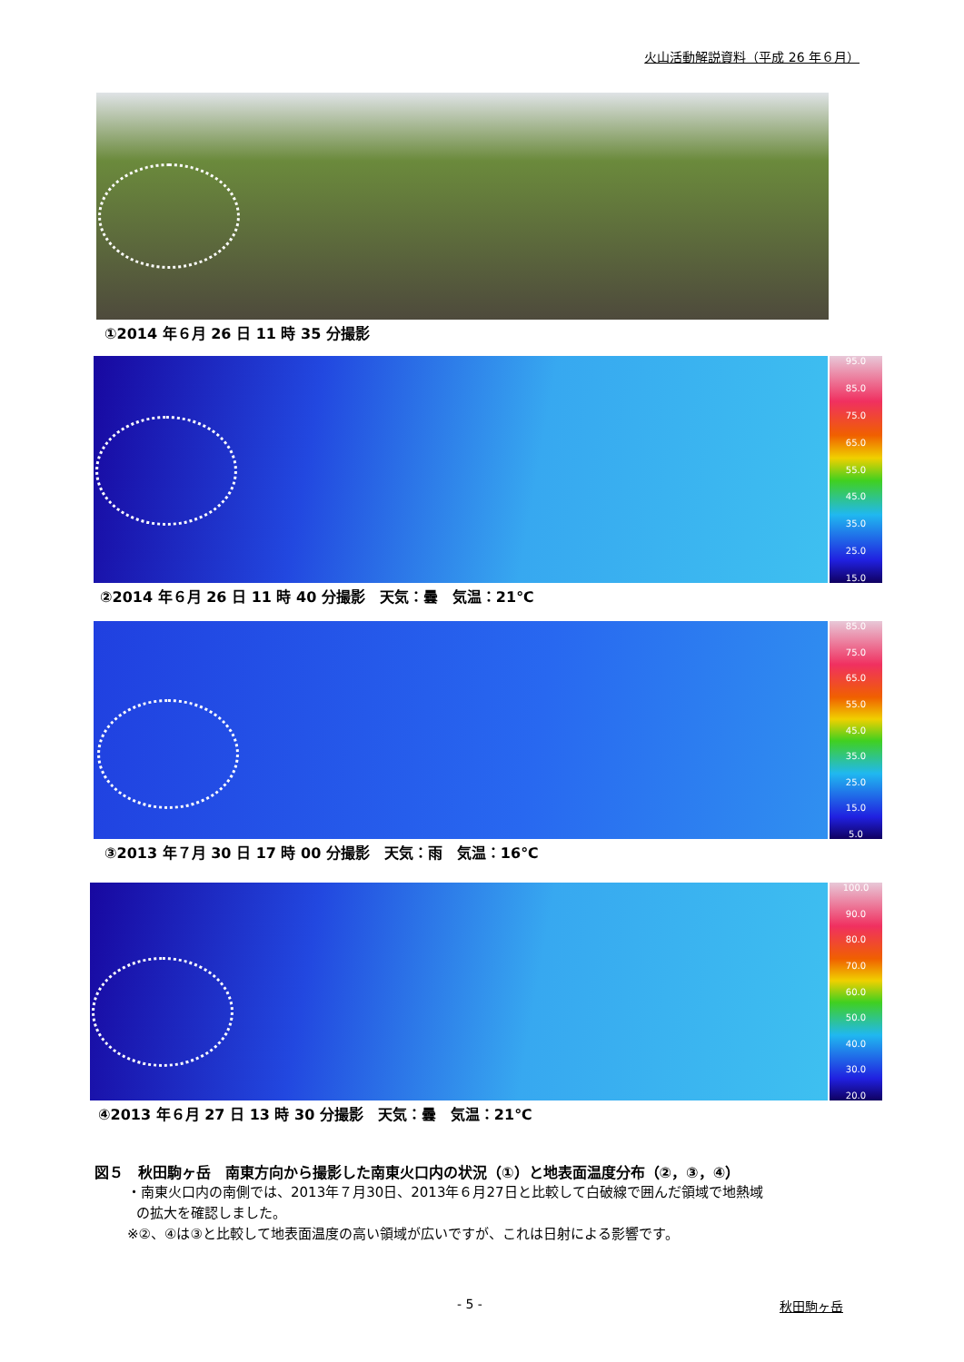火山活動解説資料（平成 26 年６月）
①2014 年６月 26 日 11 時 35 分撮影
95.0
85.0
75.0
65.0
55.0
45.0
35.0
25.0
15.0
②2014 年６月 26 日 11 時 40 分撮影　天気：曇　気温：21℃
85.0
75.0
65.0
55.0
45.0
35.0
25.0
15.0
5.0
③2013 年７月 30 日 17 時 00 分撮影　天気：雨　気温：16℃
100.0
90.0
80.0
70.0
60.0
50.0
40.0
30.0
20.0
④2013 年６月 27 日 13 時 30 分撮影　天気：曇　気温：21℃
図５　秋田駒ヶ岳　南東方向から撮影した南東火口内の状況（①）と地表面温度分布（②，③，④）
・南東火口内の南側では、2013年７月30日、2013年６月27日と比較して白破線で囲んだ領域で地熱域
の拡大を確認しました。
※②、④は③と比較して地表面温度の高い領域が広いですが、これは日射による影響です。
- 5 - 秋田駒ヶ岳